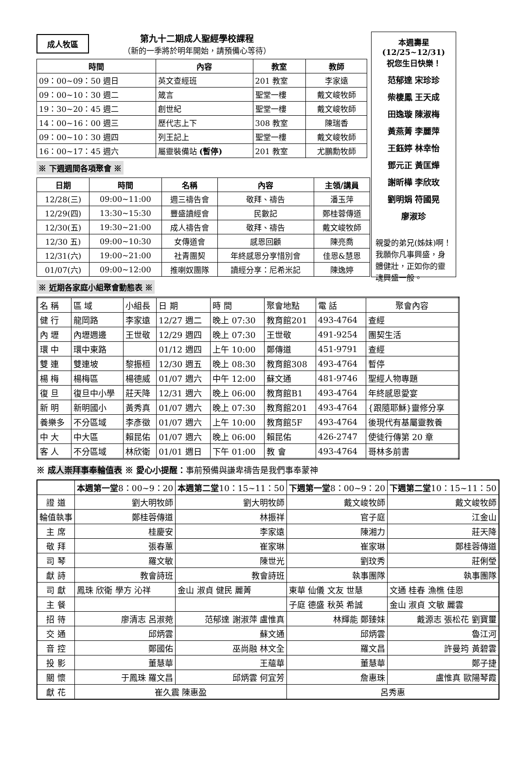成人牧區
第九十二期成人聖經學校課程
（新的一季將於明年開始，請預備心等待）
| 時間 | 內容 | 教室 | 教師 |
| --- | --- | --- | --- |
| 09：00~09：50 週日 | 英文查經班 | 201 教室 | 李家遠 |
| 09：00~10：30 週二 | 箴言 | 聖堂一樓 | 戴文峻牧師 |
| 19：30~20：45 週二 | 創世紀 | 聖堂一樓 | 戴文峻牧師 |
| 14：00~16：00 週三 | 歷代志上下 | 308 教室 | 陳瑞香 |
| 09：00~10：30 週四 | 列王記上 | 聖堂一樓 | 戴文峻牧師 |
| 16：00~17：45 週六 | 屬靈裝備站 (暫停) | 201 教室 | 尤鵬勳牧師 |
※ 下週週間各項聚會 ※
| 日期 | 時間 | 名稱 | 內容 | 主領/講員 |
| --- | --- | --- | --- | --- |
| 12/28(三) | 09:00~11:00 | 週三禱告會 | 敬拜、禱告 | 潘玉萍 |
| 12/29(四) | 13:30~15:30 | 豐盛讀經會 | 民數記 | 鄭桂蓉傳道 |
| 12/30(五) | 19:30~21:00 | 成人禱告會 | 敬拜、禱告 | 戴文峻牧師 |
| 12/30 五) | 09:00~10:30 | 女傳道會 | 感恩回顧 | 陳亮喬 |
| 12/31(六) | 19:00~21:00 | 社青團契 | 年終感恩分享惜別會 | 佳恩&慧恩 |
| 01/07(六) | 09:00~12:00 | 推喇奴團隊 | 讀經分享：尼希米記 | 陳逸婷 |
本週壽星
(12/25~12/31)
祝您生日快樂！
范郁達 宋珍珍
柴棲鳳 王天成
田逸璇 陳淑梅
黃燕菁 李麗萍
王鈺婷 林幸怡
鄧元正 黃匡燁
謝昕樺 李欣玫
劉明娟 符國晃
廖淑珍
親愛的弟兄(姊妹)啊！我願你凡事興盛，身體健壯，正如你的靈魂興盛一般。
※ 近期各家庭小組聚會動態表 ※
| 名 稱 | 區 域 | 小組長 | 日 期 | 時 間 | 聚會地點 | 電 話 | 聚會內容 |
| 健 行 | 龍岡路 | 李家遠 | 12/27 週二 | 晚上 07:30 | 教育館201 | 493-4764 | 查經 |
| 內 壢 | 內壢週邊 | 王世敬 | 12/29 週四 | 晚上 07:30 | 王世敬 | 491-9254 | 團契生活 |
| 環 中 | 環中東路 | | 01/12 週四 | 上午 10:00 | 鄭傳道 | 451-9791 | 查經 |
| 雙 連 | 雙連坡 | 黎振桓 | 12/30 週五 | 晚上 08:30 | 教育館308 | 493-4764 | 暫停 |
| 楊 梅 | 楊梅區 | 楊德威 | 01/07 週六 | 中午 12:00 | 蘇文通 | 481-9746 | 聖經人物專題 |
| 復 旦 | 復旦中小學 | 莊天降 | 12/31 週六 | 晚上 06:00 | 教育館B1 | 493-4764 | 年終感恩愛宴 |
| 新 明 | 新明國小 | 黃秀真 | 01/07 週六 | 晚上 07:30 | 教育館201 | 493-4764 | {跟隨耶穌}靈修分享 |
| 養樂多 | 不分區域 | 李彥徵 | 01/07 週六 | 上午 10:00 | 教育館5F | 493-4764 | 後現代有基屬靈教養 |
| 中 大 | 中大區 | 賴昆佑 | 01/07 週六 | 晚上 06:00 | 賴昆佑 | 426-2747 | 使徒行傳第 20 章 |
| 客 人 | 不分區域 | 林欣衛 | 01/01 週日 | 下午 01:00 | 教 會 | 493-4764 | 哥林多前書 |
※ 成人崇拜事奉輪值表 ※ 愛心小提醒：事前預備與謙卑禱告是我們事奉蒙神
| | 本週第一堂 8：00~9：20 | 本週第二堂 10：15~11：50 | 下週第一堂 8：00~9：20 | 下週第二堂 10：15~11：50 |
| 證 道 | 劉大明牧師 | 劉大明牧師 | 戴文峻牧師 | 戴文峻牧師 |
| 輪值執事 | 鄭桂蓉傳道 | 林振祥 | 官子庭 | 江金山 |
| 主 席 | 桂慶安 | 李家遠 | 陳湘力 | 莊天降 |
| 敬 拜 | 張春蕙 | 崔家琳 | 崔家琳 | 鄭桂蓉傳道 |
| 司 琴 | 羅文敏 | 陳世光 | 劉玟秀 | 莊俐瑩 |
| 獻 詩 | 教會詩班 | 教會詩班 | 執事團隊 | 執事團隊 |
| 司 獻 | 鳳珠 欣衛 學方 沁祥 | 金山 淑貞 健民 麗菁 | 東華 仙儀 文友 世慧 | 文通 桂春 漁樵 佳恩 |
| 主 餐 | | | 子庭 德盛 秋英 希誠 | 金山 淑貞 文敏 麗雲 |
| 招 待 | 廖清志 呂淑菀 | 范郁達 謝淑萍 盧惟真 | 林輝能 鄭臻妹 | 戴源志 張松花 劉寶璽 |
| 交 通 | 邱炳雲 | 蘇文通 | 邱炳雲 | 魯江河 |
| 音 控 | 鄭國佑 | 巫尚融 林文全 | 羅文昌 | 許曼筠 黃碧雲 |
| 投 影 | 董慧華 | 王蘊華 | 董慧華 | 鄭子捷 |
| 關 懷 | 于鳳珠 羅文昌 | 邱炳雲 何宜芳 | 詹惠珠 | 盧惟真 歐陽琴霞 |
| 獻 花 | 崔久震 陳惠盈 | | 呂秀惠 | |